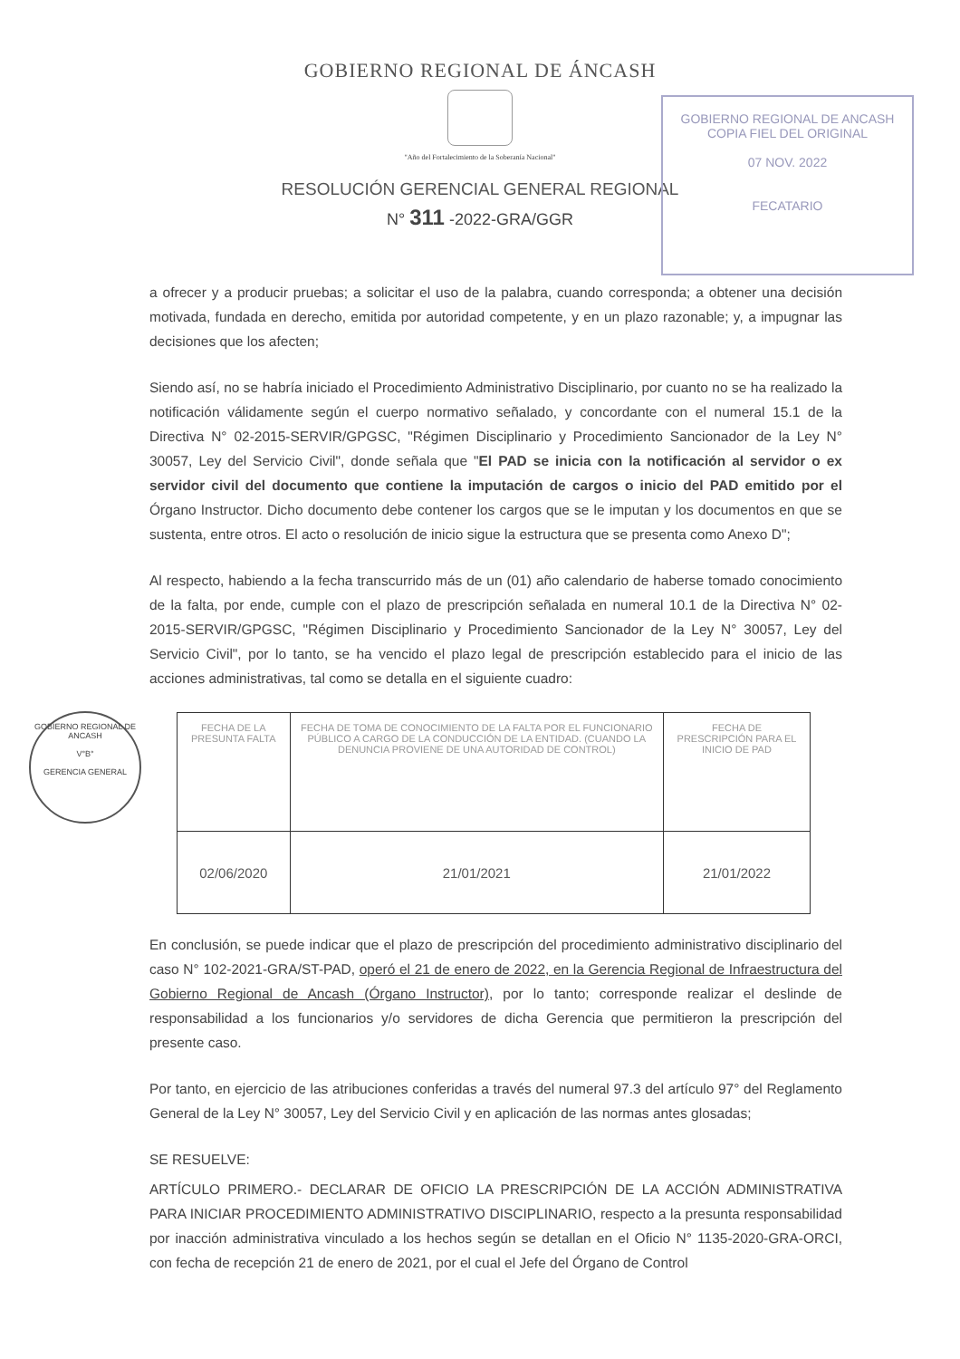GOBIERNO REGIONAL DE ÁNCASH
"Año del Fortalecimiento de la Soberanía Nacional"
RESOLUCIÓN GERENCIAL GENERAL REGIONAL
N° 311 -2022-GRA/GGR
GOBIERNO REGIONAL DE ANCASH
COPIA FIEL DEL ORIGINAL
07 NOV. 2022
FECATARIO
GOBIERNO REGIONAL DE ANCASH
V°B°
GERENCIA GENERAL
a ofrecer y a producir pruebas; a solicitar el uso de la palabra, cuando corresponda; a obtener una decisión motivada, fundada en derecho, emitida por autoridad competente, y en un plazo razonable; y, a impugnar las decisiones que los afecten;
Siendo así, no se habría iniciado el Procedimiento Administrativo Disciplinario, por cuanto no se ha realizado la notificación válidamente según el cuerpo normativo señalado, y concordante con el numeral 15.1 de la Directiva N° 02-2015-SERVIR/GPGSC, "Régimen Disciplinario y Procedimiento Sancionador de la Ley N° 30057, Ley del Servicio Civil", donde señala que "El PAD se inicia con la notificación al servidor o ex servidor civil del documento que contiene la imputación de cargos o inicio del PAD emitido por el Órgano Instructor. Dicho documento debe contener los cargos que se le imputan y los documentos en que se sustenta, entre otros. El acto o resolución de inicio sigue la estructura que se presenta como Anexo D";
Al respecto, habiendo a la fecha transcurrido más de un (01) año calendario de haberse tomado conocimiento de la falta, por ende, cumple con el plazo de prescripción señalada en numeral 10.1 de la Directiva N° 02-2015-SERVIR/GPGSC, "Régimen Disciplinario y Procedimiento Sancionador de la Ley N° 30057, Ley del Servicio Civil", por lo tanto, se ha vencido el plazo legal de prescripción establecido para el inicio de las acciones administrativas, tal como se detalla en el siguiente cuadro:
| FECHA DE LA PRESUNTA FALTA | FECHA DE TOMA DE CONOCIMIENTO DE LA FALTA POR EL FUNCIONARIO PÚBLICO A CARGO DE LA CONDUCCIÓN DE LA ENTIDAD. (CUANDO LA DENUNCIA PROVIENE DE UNA AUTORIDAD DE CONTROL) | FECHA DE PRESCRIPCIÓN PARA EL INICIO DE PAD |
| --- | --- | --- |
| 02/06/2020 | 21/01/2021 | 21/01/2022 |
En conclusión, se puede indicar que el plazo de prescripción del procedimiento administrativo disciplinario del caso N° 102-2021-GRA/ST-PAD, operó el 21 de enero de 2022, en la Gerencia Regional de Infraestructura del Gobierno Regional de Ancash (Órgano Instructor), por lo tanto; corresponde realizar el deslinde de responsabilidad a los funcionarios y/o servidores de dicha Gerencia que permitieron la prescripción del presente caso.
Por tanto, en ejercicio de las atribuciones conferidas a través del numeral 97.3 del artículo 97° del Reglamento General de la Ley N° 30057, Ley del Servicio Civil y en aplicación de las normas antes glosadas;
SE RESUELVE:
ARTÍCULO PRIMERO.- DECLARAR DE OFICIO LA PRESCRIPCIÓN DE LA ACCIÓN ADMINISTRATIVA PARA INICIAR PROCEDIMIENTO ADMINISTRATIVO DISCIPLINARIO, respecto a la presunta responsabilidad por inacción administrativa vinculado a los hechos según se detallan en el Oficio N° 1135-2020-GRA-ORCI, con fecha de recepción 21 de enero de 2021, por el cual el Jefe del Órgano de Control